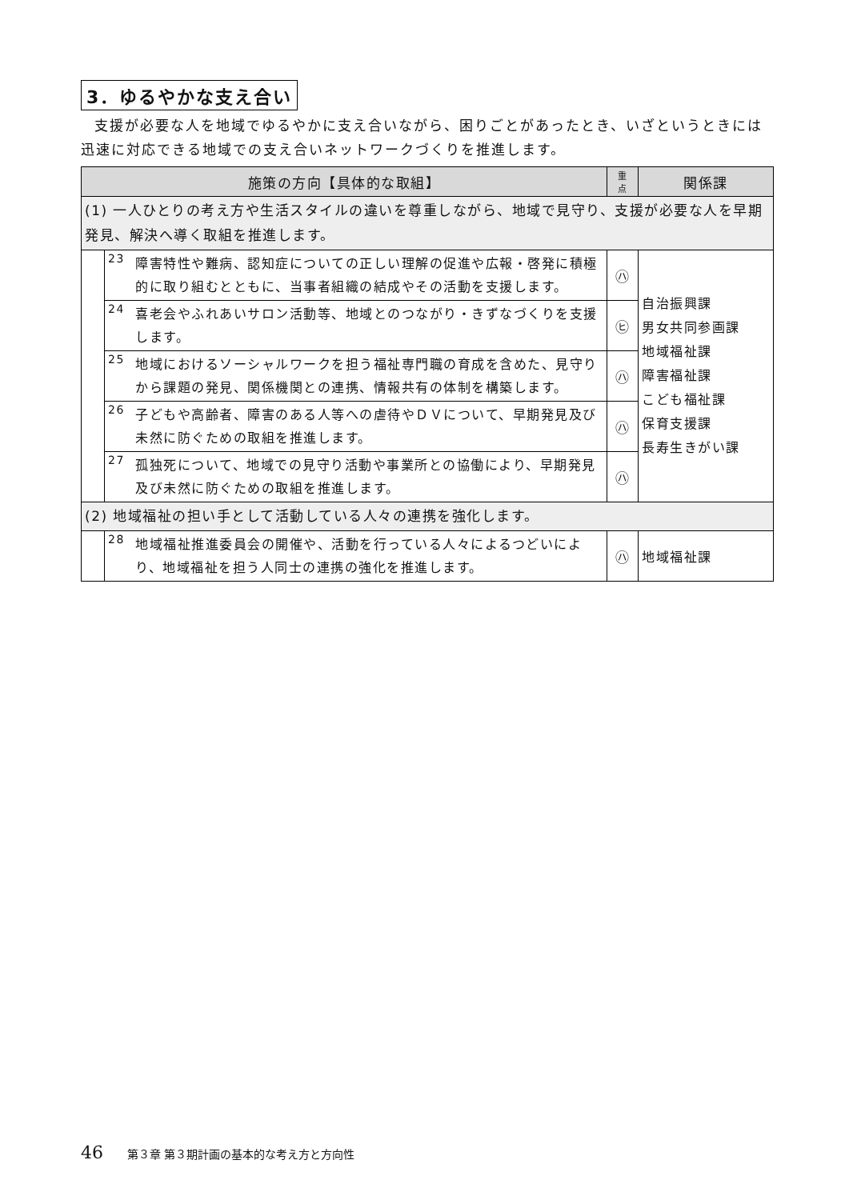3．ゆるやかな支え合い
支援が必要な人を地域でゆるやかに支え合いながら、困りごとがあったとき、いざというときには迅速に対応できる地域での支え合いネットワークづくりを推進します。
| 施策の方向【具体的な取組】 | | | 重 点 | 関係課 |
| --- | --- | --- | --- | --- |
| (1) 一人ひとりの考え方や生活スタイルの違いを尊重しながら、地域で見守り、支援が必要な人を早期発見、解決へ導く取組を推進します。 | | | | |
| | 23 | 障害特性や難病、認知症についての正しい理解の促進や広報・啓発に積極的に取り組むとともに、当事者組織の結成やその活動を支援します。 | ㋩ | 自治振興課 男女共同参画課 地域福祉課 障害福祉課 こども福祉課 保育支援課 長寿生きがい課 |
| | 24 | 喜老会やふれあいサロン活動等、地域とのつながり・きずなづくりを支援します。 | ㋪ | |
| | 25 | 地域におけるソーシャルワークを担う福祉専門職の育成を含めた、見守りから課題の発見、関係機関との連携、情報共有の体制を構築します。 | ㋩ | |
| | 26 | 子どもや高齢者、障害のある人等への虐待やＤＶについて、早期発見及び未然に防ぐための取組を推進します。 | ㋩ | |
| | 27 | 孤独死について、地域での見守り活動や事業所との協働により、早期発見及び未然に防ぐための取組を推進します。 | ㋩ | |
| (2) 地域福祉の担い手として活動している人々の連携を強化します。 | | | | |
| | 28 | 地域福祉推進委員会の開催や、活動を行っている人々によるつどいにより、地域福祉を担う人同士の連携の強化を推進します。 | ㋩ | 地域福祉課 |
46 第３章 第３期計画の基本的な考え方と方向性